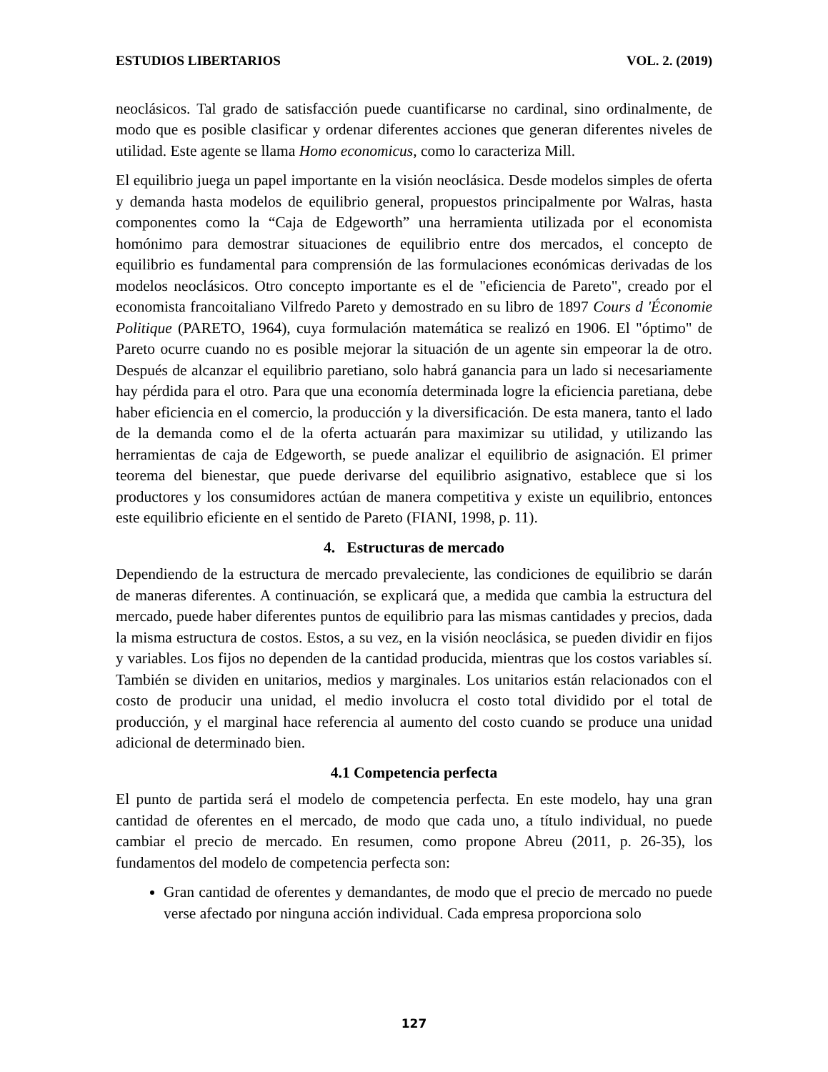ESTUDIOS LIBERTARIOS VOL. 2. (2019)
neoclásicos. Tal grado de satisfacción puede cuantificarse no cardinal, sino ordinalmente, de modo que es posible clasificar y ordenar diferentes acciones que generan diferentes niveles de utilidad. Este agente se llama Homo economicus, como lo caracteriza Mill.
El equilibrio juega un papel importante en la visión neoclásica. Desde modelos simples de oferta y demanda hasta modelos de equilibrio general, propuestos principalmente por Walras, hasta componentes como la “Caja de Edgeworth” una herramienta utilizada por el economista homónimo para demostrar situaciones de equilibrio entre dos mercados, el concepto de equilibrio es fundamental para comprensión de las formulaciones económicas derivadas de los modelos neoclásicos. Otro concepto importante es el de "eficiencia de Pareto", creado por el economista francoitaliano Vilfredo Pareto y demostrado en su libro de 1897 Cours d 'Économie Politique (PARETO, 1964), cuya formulación matemática se realizó en 1906. El "óptimo" de Pareto ocurre cuando no es posible mejorar la situación de un agente sin empeorar la de otro. Después de alcanzar el equilibrio paretiano, solo habrá ganancia para un lado si necesariamente hay pérdida para el otro. Para que una economía determinada logre la eficiencia paretiana, debe haber eficiencia en el comercio, la producción y la diversificación. De esta manera, tanto el lado de la demanda como el de la oferta actuarán para maximizar su utilidad, y utilizando las herramientas de caja de Edgeworth, se puede analizar el equilibrio de asignación. El primer teorema del bienestar, que puede derivarse del equilibrio asignativo, establece que si los productores y los consumidores actúan de manera competitiva y existe un equilibrio, entonces este equilibrio eficiente en el sentido de Pareto (FIANI, 1998, p. 11).
4. Estructuras de mercado
Dependiendo de la estructura de mercado prevaleciente, las condiciones de equilibrio se darán de maneras diferentes. A continuación, se explicará que, a medida que cambia la estructura del mercado, puede haber diferentes puntos de equilibrio para las mismas cantidades y precios, dada la misma estructura de costos. Estos, a su vez, en la visión neoclásica, se pueden dividir en fijos y variables. Los fijos no dependen de la cantidad producida, mientras que los costos variables sí. También se dividen en unitarios, medios y marginales. Los unitarios están relacionados con el costo de producir una unidad, el medio involucra el costo total dividido por el total de producción, y el marginal hace referencia al aumento del costo cuando se produce una unidad adicional de determinado bien.
4.1 Competencia perfecta
El punto de partida será el modelo de competencia perfecta. En este modelo, hay una gran cantidad de oferentes en el mercado, de modo que cada uno, a título individual, no puede cambiar el precio de mercado. En resumen, como propone Abreu (2011, p. 26-35), los fundamentos del modelo de competencia perfecta son:
Gran cantidad de oferentes y demandantes, de modo que el precio de mercado no puede verse afectado por ninguna acción individual. Cada empresa proporciona solo
127